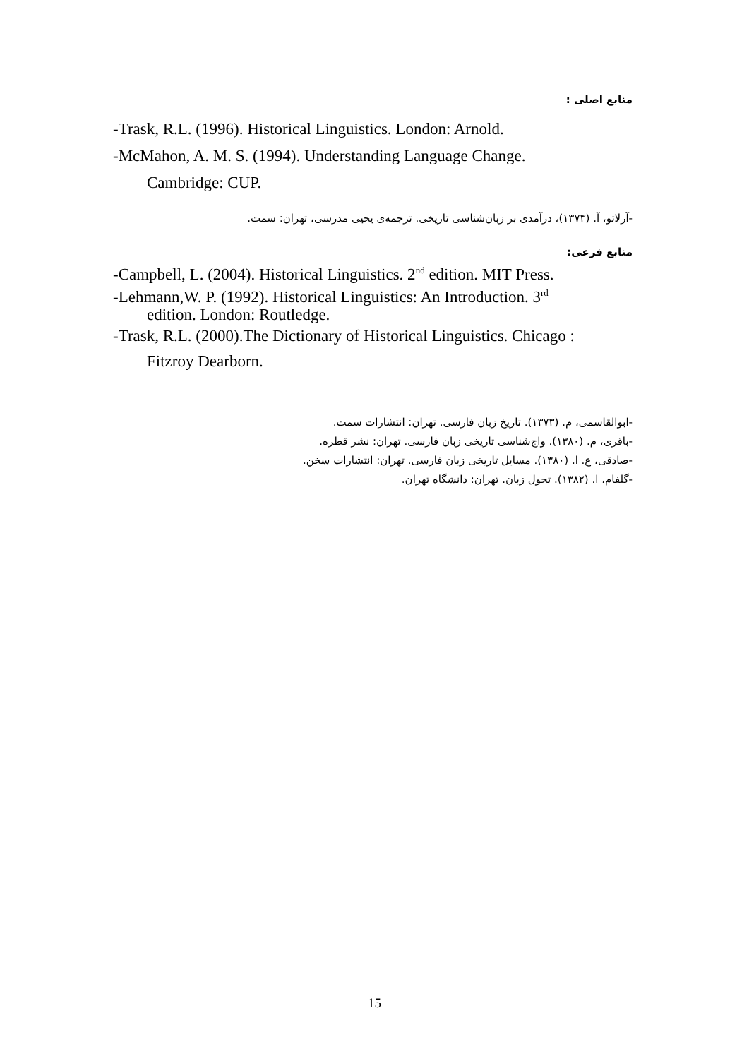منابع اصلی :
-Trask, R.L. (1996). Historical Linguistics. London: Arnold.
-McMahon, A. M. S. (1994). Understanding Language Change.
Cambridge: CUP.
-آرلاتو، آ. (۱۳۷۳)، درآمدی بر زبان‌شناسی تاریخی. ترجمه‌ی یحیی مدرسی، تهران: سمت.
منابع فرعی:
-Campbell, L. (2004). Historical Linguistics. 2<sup>nd</sup> edition. MIT Press.
-Lehmann,W. P. (1992). Historical Linguistics: An Introduction. 3<sup>rd</sup>
edition. London: Routledge.
-Trask, R.L. (2000).The Dictionary of Historical Linguistics. Chicago :
Fitzroy Dearborn.
-ابوالقاسمی، م. (۱۳۷۳). تاریخ زبان فارسی. تهران: انتشارات سمت.
-باقری، م. (۱۳۸۰). واج‌شناسی تاریخی زبان فارسی. تهران: نشر قطره.
-صادقی، ع. ا. (۱۳۸۰). مسایل تاریخی زبان فارسی. تهران: انتشارات سخن.
-گلفام، ا. (۱۳۸۲). تحول زبان. تهران: دانشگاه تهران.
15